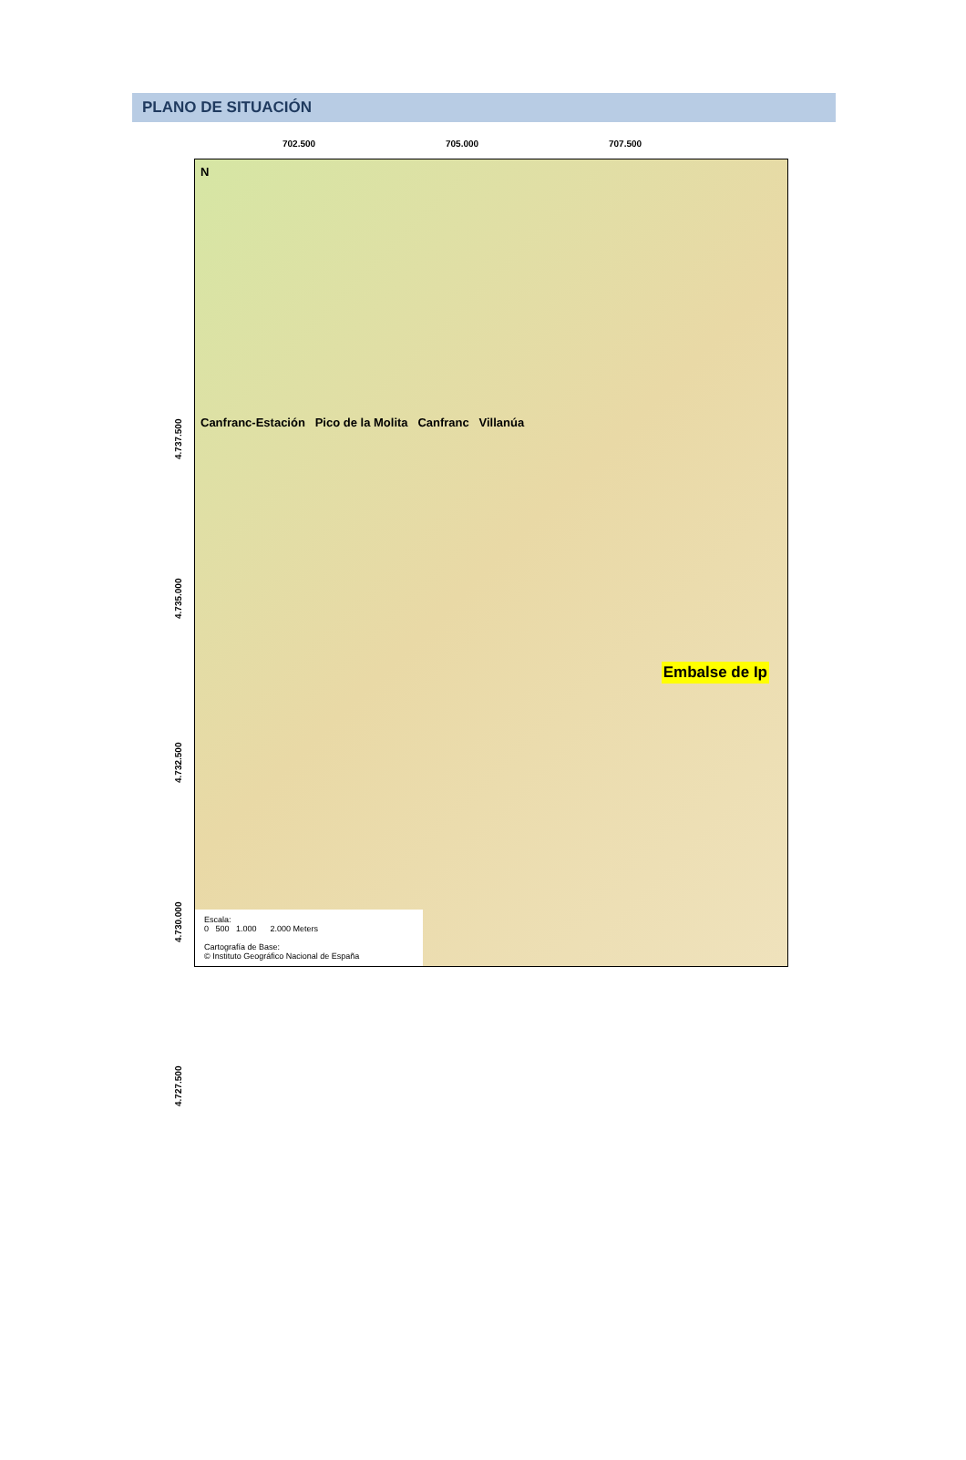PLANO DE SITUACIÓN
702.500 705.000 707.500
4.737.500
4.735.000
4.732.500
4.730.000
4.727.500
N
Canfranc-Estación Pico de la Molita Canfranc Villanúa
Embalse de Ip
Escala:
0 500 1.000 2.000 Meters
Cartografía de Base:
© Instituto Geográfico Nacional de España